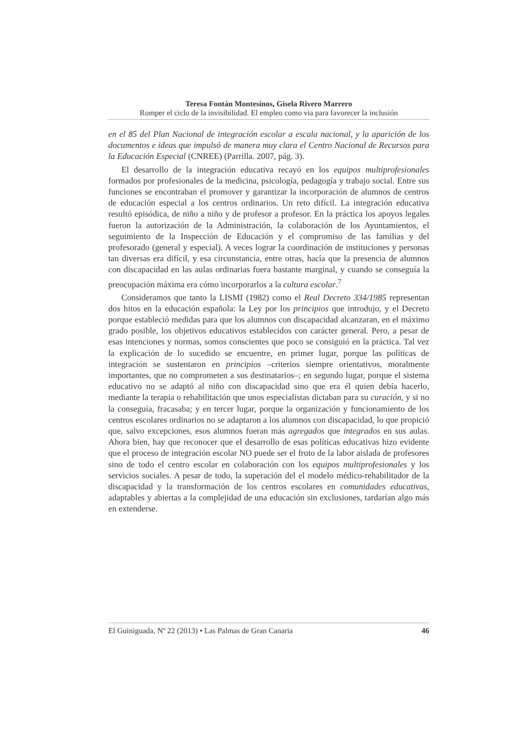Teresa Fontán Montesinos, Gisela Rivero Marrero
Romper el ciclo de la invisibilidad. El empleo como via para favorecer la inclusión
en el 85 del Plan Nacional de integración escolar a escala nacional, y la aparición de los documentos e ideas que impulsó de manera muy clara el Centro Nacional de Recursos para la Educación Especial (CNREE) (Parrilla. 2007, pág. 3).
El desarrollo de la integración educativa recayó en los equipos multiprofesionales formados por profesionales de la medicina, psicología, pedagogía y trabajo social. Entre sus funciones se encontraban el promover y garantizar la incorporación de alumnos de centros de educación especial a los centros ordinarios. Un reto difícil. La integración educativa resultó episódica, de niño a niño y de profesor a profesor. En la práctica los apoyos legales fueron la autorización de la Administración, la colaboración de los Ayuntamientos, el seguimiento de la Inspección de Educación y el compromiso de las familias y del profesorado (general y especial). A veces lograr la coordinación de instituciones y personas tan diversas era difícil, y esa circunstancia, entre otras, hacía que la presencia de alumnos con discapacidad en las aulas ordinarias fuera bastante marginal, y cuando se conseguía la preocupación máxima era cómo incorporarlos a la cultura escolar.<sup>7</sup>
Consideramos que tanto la LISMI (1982) como el Real Decreto 334/1985 representan dos hitos en la educación española: la Ley por los principios que introdujo, y el Decreto porque estableció medidas para que los alumnos con discapacidad alcanzaran, en el máximo grado posible, los objetivos educativos establecidos con carácter general. Pero, a pesar de esas intenciones y normas, somos conscientes que poco se consiguió en la práctica. Tal vez la explicación de lo sucedido se encuentre, en primer lugar, porque las políticas de integración se sustentaron en principios –criterios siempre orientativos, moralmente importantes, que no comprometen a sus destinatarios–; en segundo lugar, porque el sistema educativo no se adaptó al niño con discapacidad sino que era él quien debía hacerlo, mediante la terapia o rehabilitación que unos especialistas dictaban para su curación, y si no la conseguía, fracasaba; y en tercer lugar, porque la organización y funcionamiento de los centros escolares ordinarios no se adaptaron a los alumnos con discapacidad, lo que propició que, salvo excepciones, esos alumnos fueran más agregados que integrados en sus aulas. Ahora bien, hay que reconocer que el desarrollo de esas políticas educativas hizo evidente que el proceso de integración escolar NO puede ser el fruto de la labor aislada de profesores sino de todo el centro escolar en colaboración con los equipos multiprofesionales y los servicios sociales. A pesar de todo, la superación del el modelo médico-rehabilitador de la discapacidad y la transformación de los centros escolares en comunidades educativas, adaptables y abiertas a la complejidad de una educación sin exclusiones, tardarían algo más en extenderse.
El Guiniguada, Nº 22 (2013) • Las Palmas de Gran Canaria 46